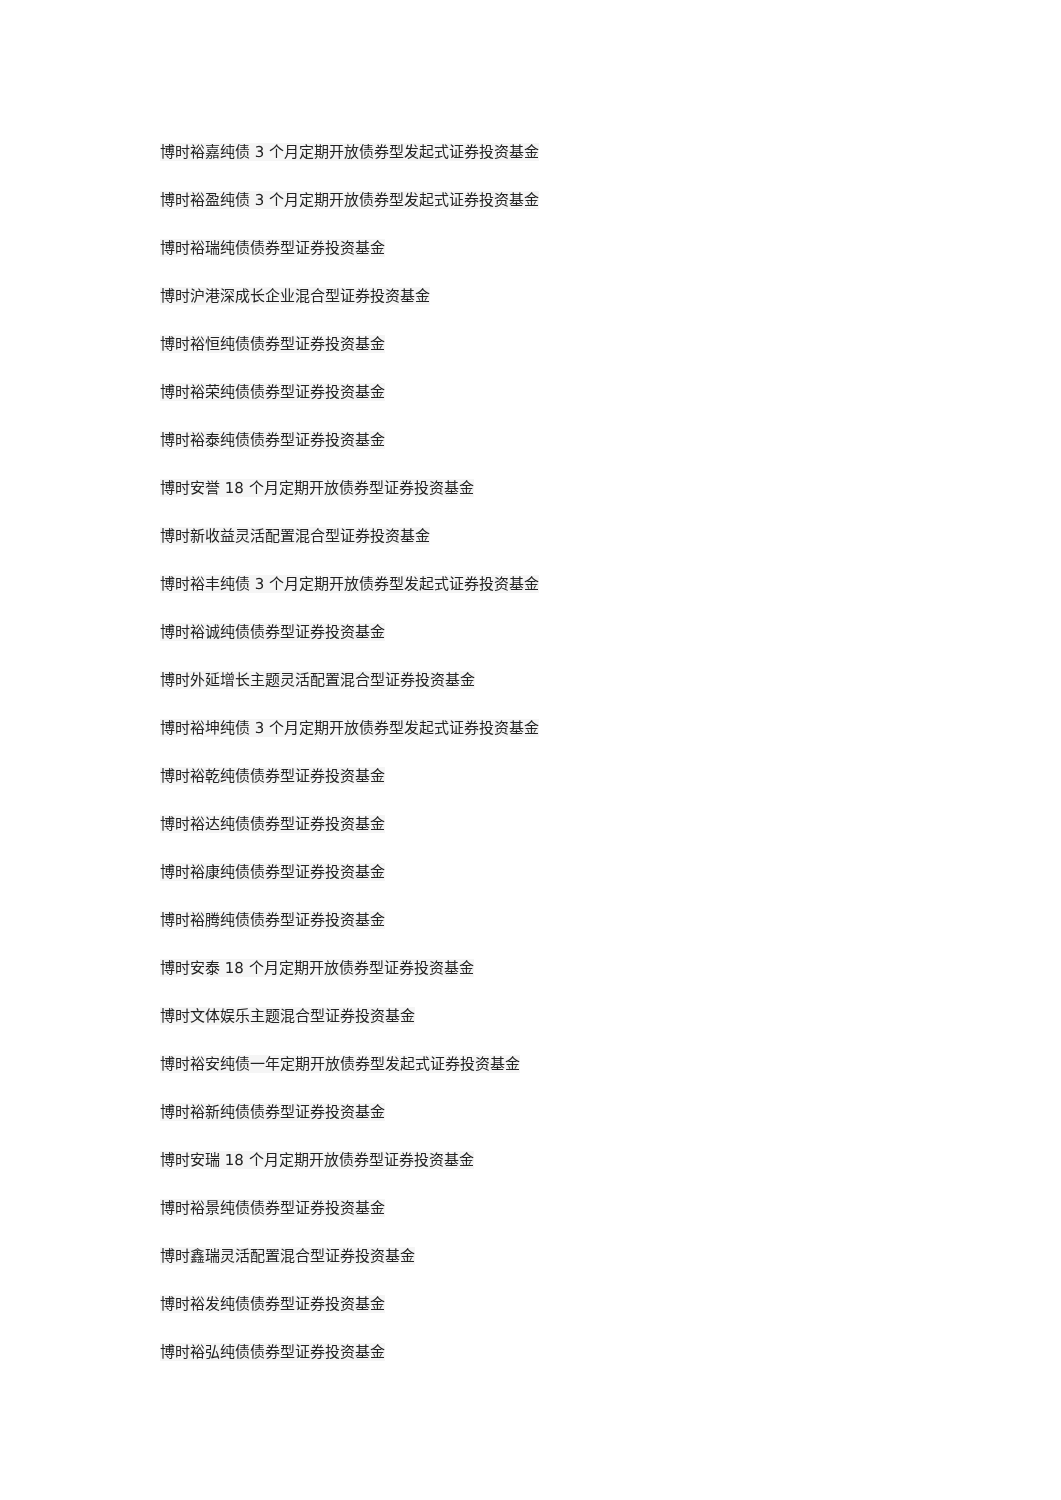博时裕嘉纯债 3 个月定期开放债券型发起式证券投资基金
博时裕盈纯债 3 个月定期开放债券型发起式证券投资基金
博时裕瑞纯债债券型证券投资基金
博时沪港深成长企业混合型证券投资基金
博时裕恒纯债债券型证券投资基金
博时裕荣纯债债券型证券投资基金
博时裕泰纯债债券型证券投资基金
博时安誉 18 个月定期开放债券型证券投资基金
博时新收益灵活配置混合型证券投资基金
博时裕丰纯债 3 个月定期开放债券型发起式证券投资基金
博时裕诚纯债债券型证券投资基金
博时外延增长主题灵活配置混合型证券投资基金
博时裕坤纯债 3 个月定期开放债券型发起式证券投资基金
博时裕乾纯债债券型证券投资基金
博时裕达纯债债券型证券投资基金
博时裕康纯债债券型证券投资基金
博时裕腾纯债债券型证券投资基金
博时安泰 18 个月定期开放债券型证券投资基金
博时文体娱乐主题混合型证券投资基金
博时裕安纯债一年定期开放债券型发起式证券投资基金
博时裕新纯债债券型证券投资基金
博时安瑞 18 个月定期开放债券型证券投资基金
博时裕景纯债债券型证券投资基金
博时鑫瑞灵活配置混合型证券投资基金
博时裕发纯债债券型证券投资基金
博时裕弘纯债债券型证券投资基金